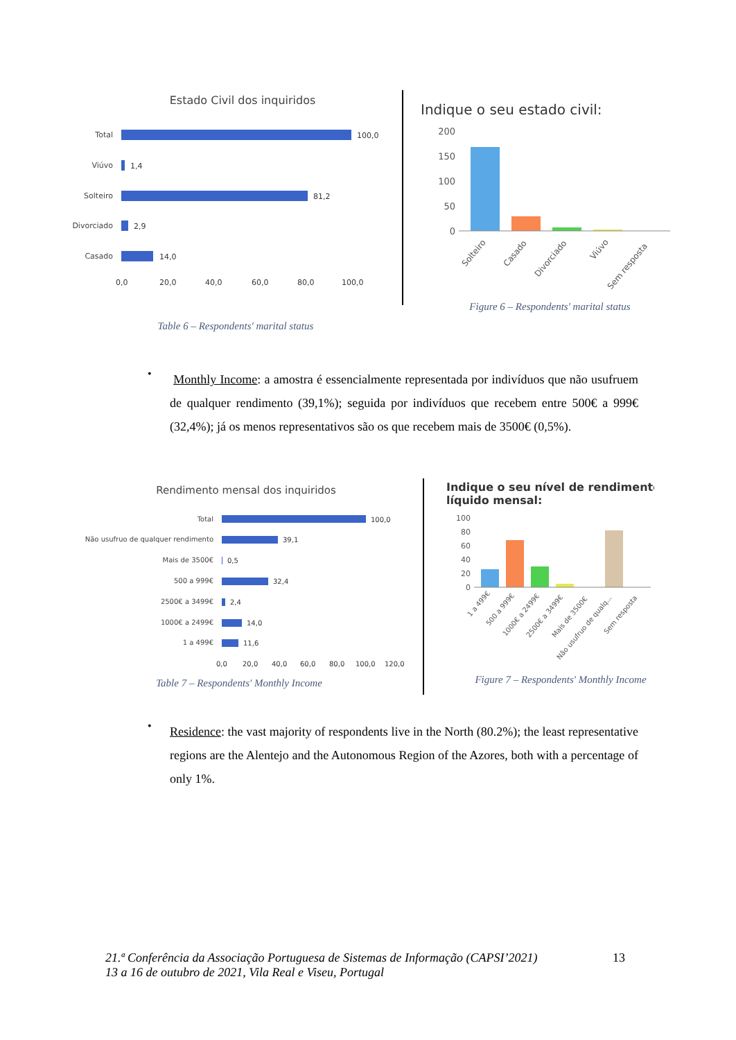Estado Civil dos inquiridos
Total
Viúvo
Solteiro
Divorciado
Casado
100,0
1,4
81,2
2,9
14,0
0,0
20,0
40,0
60,0
80,0
100,0
Table 6 – Respondents' marital status
Indique o seu estado civil:
200
150
100
50
0
Solteiro
Casado
Divorciado
Viúvo
Sem resposta
Figure 6 – Respondents' marital status
•
Monthly Income: a amostra é essencialmente representada por indivíduos que não usufruem de qualquer rendimento (39,1%); seguida por indivíduos que recebem entre 500€ a 999€ (32,4%); já os menos representativos são os que recebem mais de 3500€ (0,5%).
Rendimento mensal dos inquiridos
Total
Não usufruo de qualquer rendimento
Mais de 3500€
500 a 999€
2500€ a 3499€
1000€ a 2499€
1 a 499€
100,0
39,1
0,5
32,4
2,4
14,0
11,6
0,0
20,0
40,0
60,0
80,0
100,0
120,0
Table 7 – Respondents' Monthly Income
Indique o seu nível de rendimento
líquido mensal:
100
80
60
40
20
0
1 a 499€
500 a 999€
1000€ a 2499€
2500€ a 3499€
Mais de 3500€
Não usufruo de qualq...
Sem resposta
Figure 7 – Respondents' Monthly Income
•
Residence: the vast majority of respondents live in the North (80.2%); the least representative regions are the Alentejo and the Autonomous Region of the Azores, both with a percentage of only 1%.
21.ª Conferência da Associação Portuguesa de Sistemas de Informação (CAPSI’2021)
13 a 16 de outubro de 2021, Vila Real e Viseu, Portugal
13